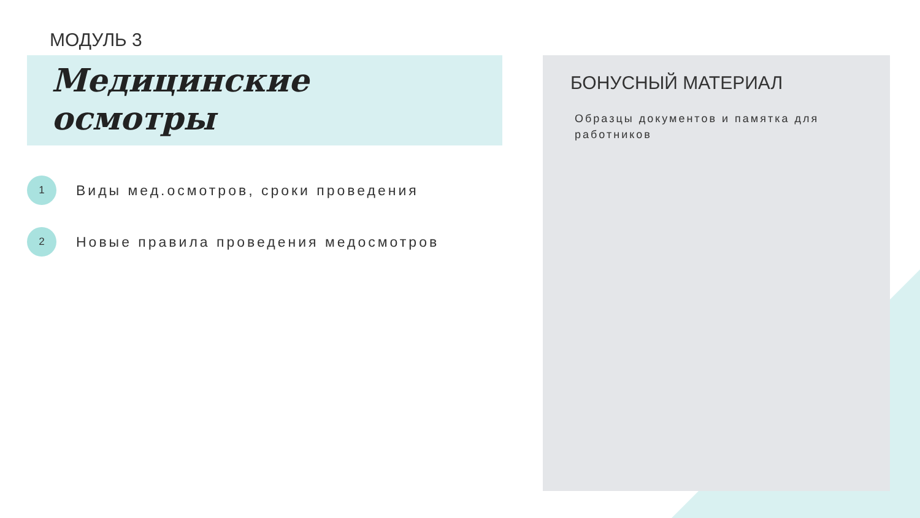МОДУЛЬ 3
Медицинские
осмотры
1
Виды мед.осмотров, сроки проведения
2
Новые правила проведения медосмотров
БОНУСНЫЙ МАТЕРИАЛ
Образцы документов и памятка для работников